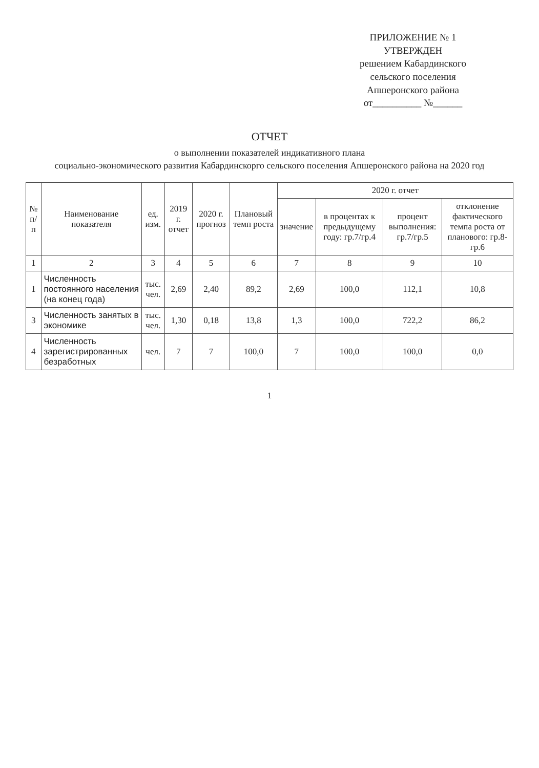ПРИЛОЖЕНИЕ № 1
УТВЕРЖДЕН
решением Кабардинского
сельского поселения
Апшеронского района
от__________ №______
ОТЧЕТ
о выполнении показателей индикативного плана
социально-экономического развития Кабардинскорго сельского поселения Апшеронского района на 2020 год
| № п/п | Наименование показателя | ед. изм. | 2019 г. отчет | 2020 г. прогноз | Плановый темп роста | 2020 г. отчет | | | |
| --- | --- | --- | --- | --- | --- | --- | --- | --- | --- |
| | | | | | | значение | в процентах к предыдущему году: гр.7/гр.4 | процент выполнения: гр.7/гр.5 | отклонение фактического темпа роста от планового: гр.8-гр.6 |
| 1 | 2 | 3 | 4 | 5 | 6 | 7 | 8 | 9 | 10 |
| 1 | Численность постоянного населения (на конец года) | тыс. чел. | 2,69 | 2,40 | 89,2 | 2,69 | 100,0 | 112,1 | 10,8 |
| 3 | Численность занятых в экономике | тыс. чел. | 1,30 | 0,18 | 13,8 | 1,3 | 100,0 | 722,2 | 86,2 |
| 4 | Численность зарегистрированных безработных | чел. | 7 | 7 | 100,0 | 7 | 100,0 | 100,0 | 0,0 |
1